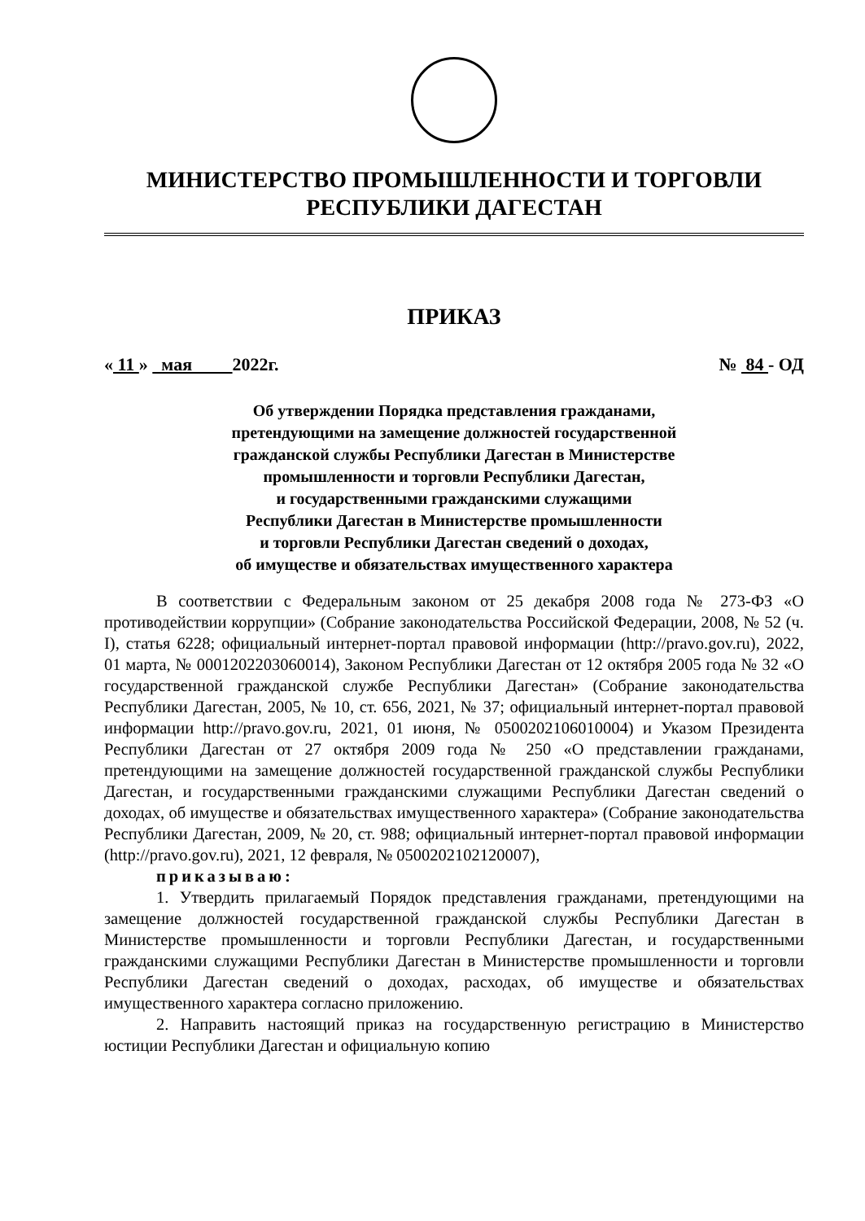МИНИСТЕРСТВО ПРОМЫШЛЕННОСТИ И ТОРГОВЛИ
РЕСПУБЛИКИ ДАГЕСТАН
ПРИКАЗ
« 11 » мая 2022г. № 84 - ОД
Об утверждении Порядка представления гражданами,
претендующими на замещение должностей государственной
гражданской службы Республики Дагестан в Министерстве
промышленности и торговли Республики Дагестан,
и государственными гражданскими служащими
Республики Дагестан в Министерстве промышленности
и торговли Республики Дагестан сведений о доходах,
об имуществе и обязательствах имущественного характера
В соответствии с Федеральным законом от 25 декабря 2008 года № 273-ФЗ «О противодействии коррупции» (Собрание законодательства Российской Федерации, 2008, № 52 (ч. I), статья 6228; официальный интернет-портал правовой информации (http://pravo.gov.ru), 2022, 01 марта, № 0001202203060014), Законом Республики Дагестан от 12 октября 2005 года № 32 «О государственной гражданской службе Республики Дагестан» (Собрание законодательства Республики Дагестан, 2005, № 10, ст. 656, 2021, № 37; официальный интернет-портал правовой информации http://pravo.gov.ru, 2021, 01 июня, № 0500202106010004) и Указом Президента Республики Дагестан от 27 октября 2009 года № 250 «О представлении гражданами, претендующими на замещение должностей государственной гражданской службы Республики Дагестан, и государственными гражданскими служащими Республики Дагестан сведений о доходах, об имуществе и обязательствах имущественного характера» (Собрание законодательства Республики Дагестан, 2009, № 20, ст. 988; официальный интернет-портал правовой информации (http://pravo.gov.ru), 2021, 12 февраля, № 0500202102120007),
приказываю:
1. Утвердить прилагаемый Порядок представления гражданами, претендующими на замещение должностей государственной гражданской службы Республики Дагестан в Министерстве промышленности и торговли Республики Дагестан, и государственными гражданскими служащими Республики Дагестан в Министерстве промышленности и торговли Республики Дагестан сведений о доходах, расходах, об имуществе и обязательствах имущественного характера согласно приложению.
2. Направить настоящий приказ на государственную регистрацию в Министерство юстиции Республики Дагестан и официальную копию